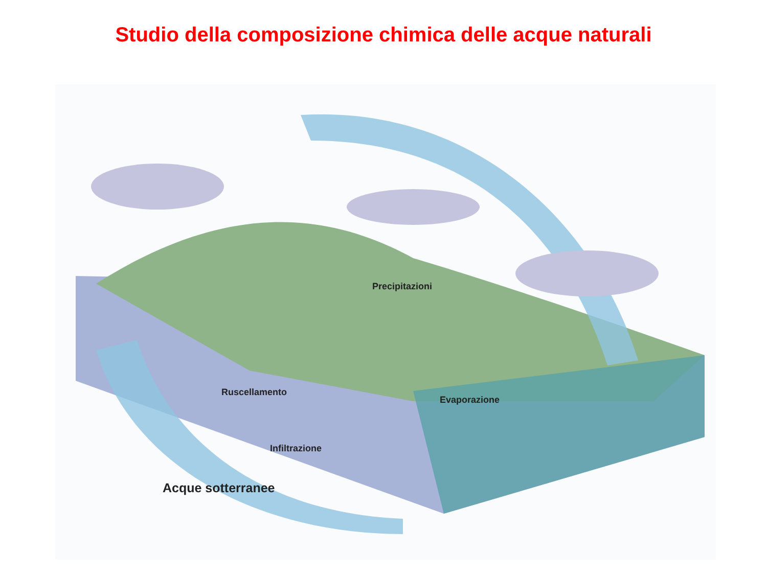Studio della composizione chimica delle acque naturali
Precipitazioni
Ruscellamento
Evaporazione
Infiltrazione
Acque sotterranee